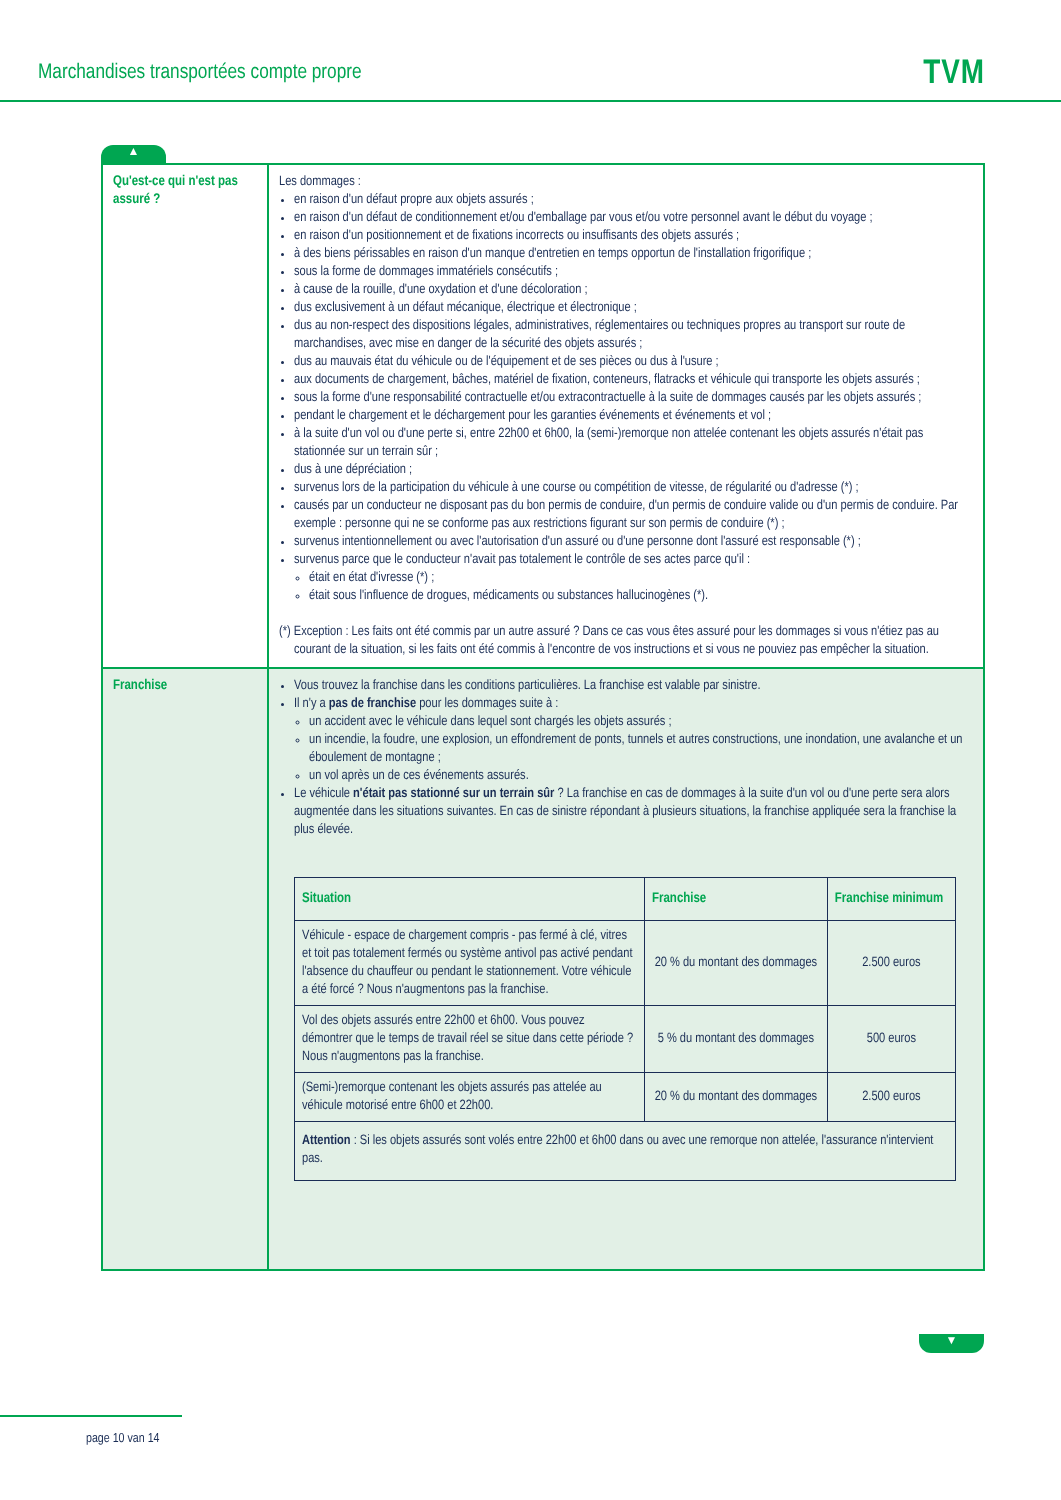Marchandises transportées compte propre
TVM
▲
| Qu'est-ce qui n'est pas assuré ? | Les dommages : en raison d'un défaut propre aux objets assurés ; en raison d'un défaut de conditionnement et/ou d'emballage par vous et/ou votre personnel avant le début du voyage ; en raison d'un positionnement et de fixations incorrects ou insuffisants des objets assurés ; à des biens périssables en raison d'un manque d'entretien en temps opportun de l'installation frigorifique ; sous la forme de dommages immatériels consécutifs ; à cause de la rouille, d'une oxydation et d'une décoloration ; dus exclusivement à un défaut mécanique, électrique et électronique ; dus au non-respect des dispositions légales, administratives, réglementaires ou techniques propres au transport sur route de marchandises, avec mise en danger de la sécurité des objets assurés ; dus au mauvais état du véhicule ou de l'équipement et de ses pièces ou dus à l'usure ; aux documents de chargement, bâches, matériel de fixation, conteneurs, flatracks et véhicule qui transporte les objets assurés ; sous la forme d'une responsabilité contractuelle et/ou extracontractuelle à la suite de dommages causés par les objets assurés ; pendant le chargement et le déchargement pour les garanties événements et événements et vol ; à la suite d'un vol ou d'une perte si, entre 22h00 et 6h00, la (semi-)remorque non attelée contenant les objets assurés n'était pas stationnée sur un terrain sûr ; dus à une dépréciation ; survenus lors de la participation du véhicule à une course ou compétition de vitesse, de régularité ou d'adresse (*) ; causés par un conducteur ne disposant pas du bon permis de conduire, d'un permis de conduire valide ou d'un permis de conduire. Par exemple : personne qui ne se conforme pas aux restrictions figurant sur son permis de conduire (*) ; survenus intentionnellement ou avec l'autorisation d'un assuré ou d'une personne dont l'assuré est responsable (*) ; survenus parce que le conducteur n'avait pas totalement le contrôle de ses actes parce qu'il : était en état d'ivresse (*) ; était sous l'influence de drogues, médicaments ou substances hallucinogènes (*). (*) Exception : Les faits ont été commis par un autre assuré ? Dans ce cas vous êtes assuré pour les dommages si vous n'étiez pas au courant de la situation, si les faits ont été commis à l'encontre de vos instructions et si vous ne pouviez pas empêcher la situation. |
| Franchise | Vous trouvez la franchise dans les conditions particulières. La franchise est valable par sinistre. Il n'y a pas de franchise pour les dommages suite à : un accident avec le véhicule dans lequel sont chargés les objets assurés ; un incendie, la foudre, une explosion, un effondrement de ponts, tunnels et autres constructions, une inondation, une avalanche et un éboulement de montagne ; un vol après un de ces événements assurés. Le véhicule n'était pas stationné sur un terrain sûr ? La franchise en cas de dommages à la suite d'un vol ou d'une perte sera alors augmentée dans les situations suivantes. En cas de sinistre répondant à plusieurs situations, la franchise appliquée sera la franchise la plus élevée. / Situation / Franchise / Franchise minimum / / --- / --- / --- / / Véhicule - espace de chargement compris - pas fermé à clé, vitres et toit pas totalement fermés ou système antivol pas activé pendant l'absence du chauffeur ou pendant le stationnement. Votre véhicule a été forcé ? Nous n'augmentons pas la franchise. / 20 % du montant des dommages / 2.500 euros / / Vol des objets assurés entre 22h00 et 6h00. Vous pouvez démontrer que le temps de travail réel se situe dans cette période ? Nous n'augmentons pas la franchise. / 5 % du montant des dommages / 500 euros / / (Semi-)remorque contenant les objets assurés pas attelée au véhicule motorisé entre 6h00 et 22h00. / 20 % du montant des dommages / 2.500 euros / / Attention : Si les objets assurés sont volés entre 22h00 et 6h00 dans ou avec une remorque non attelée, l'assurance n'intervient pas. / / / |
▼
page 10 van 14